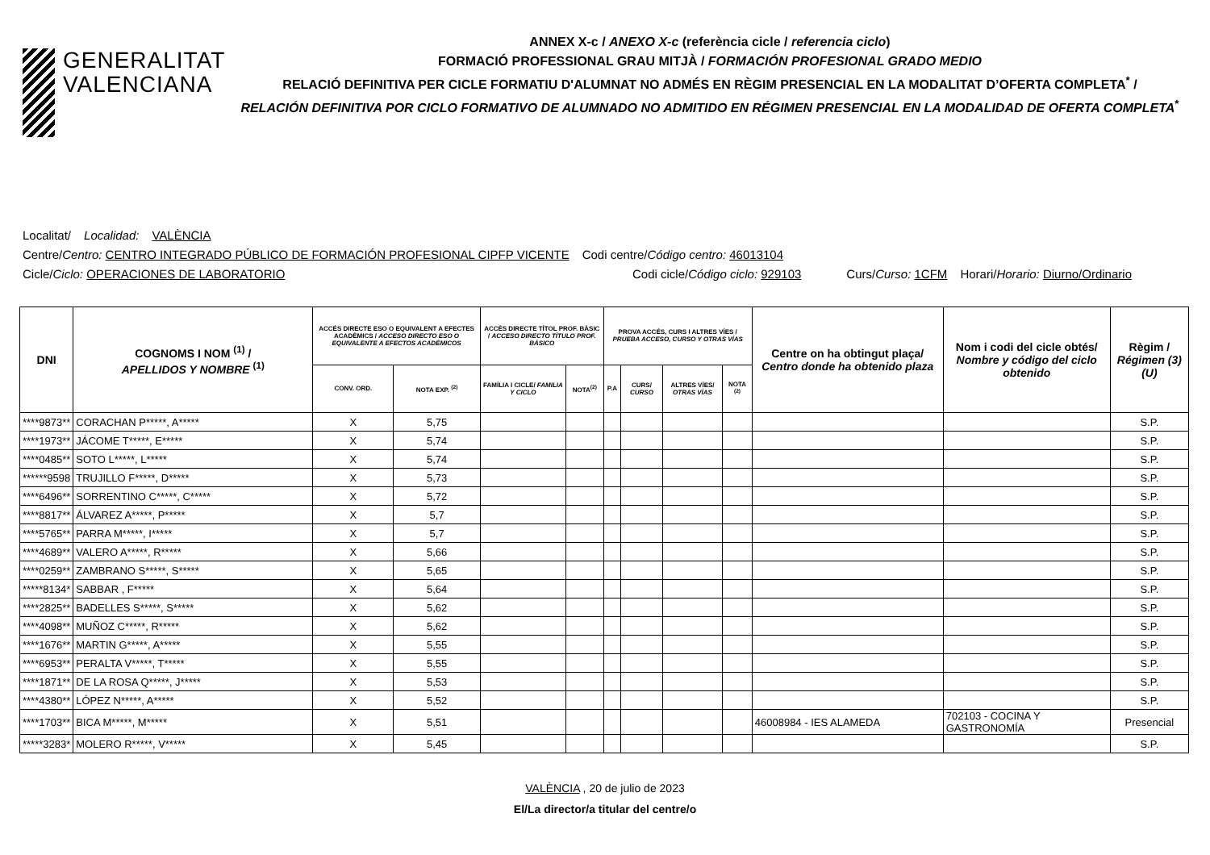GENERALITAT
VALENCIANA
ANNEX X-c / ANEXO X-c (referència cicle / referencia ciclo)
FORMACIÓ PROFESSIONAL GRAU MITJÀ / FORMACIÓN PROFESIONAL GRADO MEDIO
RELACIÓ DEFINITIVA PER CICLE FORMATIU D'ALUMNAT NO ADMÉS EN RÈGIM PRESENCIAL EN LA MODALITAT D’OFERTA COMPLETA<sup>*</sup> /
RELACIÓN DEFINITIVA POR CICLO FORMATIVO DE ALUMNADO NO ADMITIDO EN RÉGIMEN PRESENCIAL EN LA MODALIDAD DE OFERTA COMPLETA<sup>*</sup>
Localitat/ Localidad: VALÈNCIA
Centre/Centro: CENTRO INTEGRADO PÚBLICO DE FORMACIÓN PROFESIONAL CIPFP VICENTE Codi centre/Código centro: 46013104
Cicle/Ciclo: OPERACIONES DE LABORATORIO Codi cicle/Código ciclo: 929103 Curs/Curso: 1CFM Horari/Horario: Diurno/Ordinario
| DNI | COGNOMS I NOM <sup>(1)</sup> / APELLIDOS Y NOMBRE <sup>(1)</sup> | ACCÉS DIRECTE ESO O EQUIVALENT A EFECTES ACADÈMICS / ACCESO DIRECTO ESO O EQUIVALENTE A EFECTOS ACADÉMICOS | | ACCÉS DIRECTE TÍTOL PROF. BÀSIC / ACCESO DIRECTO TÍTULO PROF. BÁSICO | | PROVA ACCÉS, CURS I ALTRES VÍES / PRUEBA ACCESO, CURSO Y OTRAS VÍAS | | | | Centre on ha obtingut plaça/ Centro donde ha obtenido plaza | Nom i codi del cicle obtés/ Nombre y código del ciclo obtenido | Règim / Régimen (3)(U) |
| --- | --- | --- | --- | --- | --- | --- | --- | --- | --- | --- | --- | --- |
| | | CONV. ORD. | NOTA EXP. <sup>(2)</sup> | FAMÍLIA I CICLE/ FAMILIA Y CICLO | NOTA<sup>(2)</sup> | P.A | CURS/ CURSO | ALTRES VÍES/ OTRAS VÍAS | NOTA <sup>(2)</sup> | | | |
| ****9873** | CORACHAN P*****, A***** | X | 5,75 | | | | | | | | | S.P. |
| ****1973** | JÁCOME T*****, E***** | X | 5,74 | | | | | | | | | S.P. |
| ****0485** | SOTO L*****, L***** | X | 5,74 | | | | | | | | | S.P. |
| ******9598 | TRUJILLO F*****, D***** | X | 5,73 | | | | | | | | | S.P. |
| ****6496** | SORRENTINO C*****, C***** | X | 5,72 | | | | | | | | | S.P. |
| ****8817** | ÁLVAREZ A*****, P***** | X | 5,7 | | | | | | | | | S.P. |
| ****5765** | PARRA M*****, I***** | X | 5,7 | | | | | | | | | S.P. |
| ****4689** | VALERO A*****, R***** | X | 5,66 | | | | | | | | | S.P. |
| ****0259** | ZAMBRANO S*****, S***** | X | 5,65 | | | | | | | | | S.P. |
| *****8134* | SABBAR , F***** | X | 5,64 | | | | | | | | | S.P. |
| ****2825** | BADELLES S*****, S***** | X | 5,62 | | | | | | | | | S.P. |
| ****4098** | MUÑOZ C*****, R***** | X | 5,62 | | | | | | | | | S.P. |
| ****1676** | MARTIN G*****, A***** | X | 5,55 | | | | | | | | | S.P. |
| ****6953** | PERALTA V*****, T***** | X | 5,55 | | | | | | | | | S.P. |
| ****1871** | DE LA ROSA Q*****, J***** | X | 5,53 | | | | | | | | | S.P. |
| ****4380** | LÓPEZ N*****, A***** | X | 5,52 | | | | | | | | | S.P. |
| ****1703** | BICA M*****, M***** | X | 5,51 | | | | | | | 46008984 - IES ALAMEDA | 702103 - COCINA Y GASTRONOMÍA | Presencial |
| *****3283* | MOLERO R*****, V***** | X | 5,45 | | | | | | | | | S.P. |
VALÈNCIA , 20 de julio de 2023
El/La director/a titular del centre/o